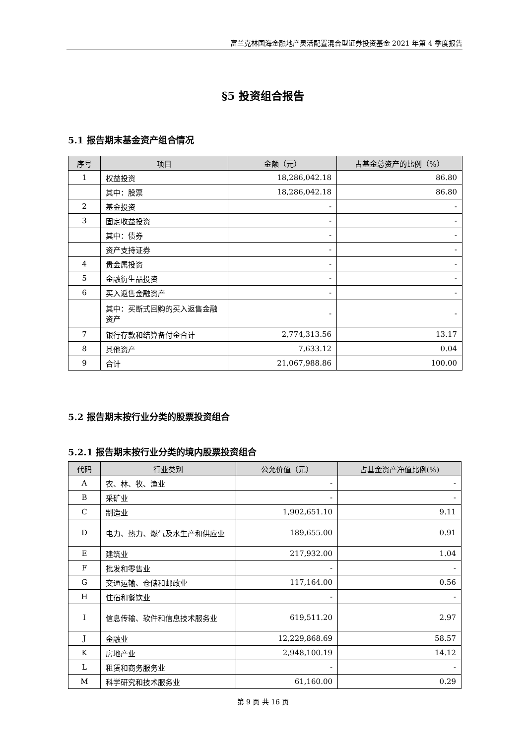富兰克林国海金融地产灵活配置混合型证券投资基金 2021 年第 4 季度报告
§5 投资组合报告
5.1 报告期末基金资产组合情况
| 序号 | 项目 | 金额（元） | 占基金总资产的比例（%） |
| --- | --- | --- | --- |
| 1 | 权益投资 | 18,286,042.18 | 86.80 |
| | 其中：股票 | 18,286,042.18 | 86.80 |
| 2 | 基金投资 | - | - |
| 3 | 固定收益投资 | - | - |
| | 其中：债券 | - | - |
| | 资产支持证券 | - | - |
| 4 | 贵金属投资 | - | - |
| 5 | 金融衍生品投资 | - | - |
| 6 | 买入返售金融资产 | - | - |
| | 其中：买断式回购的买入返售金融资产 | - | - |
| 7 | 银行存款和结算备付金合计 | 2,774,313.56 | 13.17 |
| 8 | 其他资产 | 7,633.12 | 0.04 |
| 9 | 合计 | 21,067,988.86 | 100.00 |
5.2 报告期末按行业分类的股票投资组合
5.2.1 报告期末按行业分类的境内股票投资组合
| 代码 | 行业类别 | 公允价值（元） | 占基金资产净值比例(%) |
| --- | --- | --- | --- |
| A | 农、林、牧、渔业 | - | - |
| B | 采矿业 | - | - |
| C | 制造业 | 1,902,651.10 | 9.11 |
| D | 电力、热力、燃气及水生产和供应业 | 189,655.00 | 0.91 |
| E | 建筑业 | 217,932.00 | 1.04 |
| F | 批发和零售业 | - | - |
| G | 交通运输、仓储和邮政业 | 117,164.00 | 0.56 |
| H | 住宿和餐饮业 | - | - |
| I | 信息传输、软件和信息技术服务业 | 619,511.20 | 2.97 |
| J | 金融业 | 12,229,868.69 | 58.57 |
| K | 房地产业 | 2,948,100.19 | 14.12 |
| L | 租赁和商务服务业 | - | - |
| M | 科学研究和技术服务业 | 61,160.00 | 0.29 |
第 9 页 共 16 页